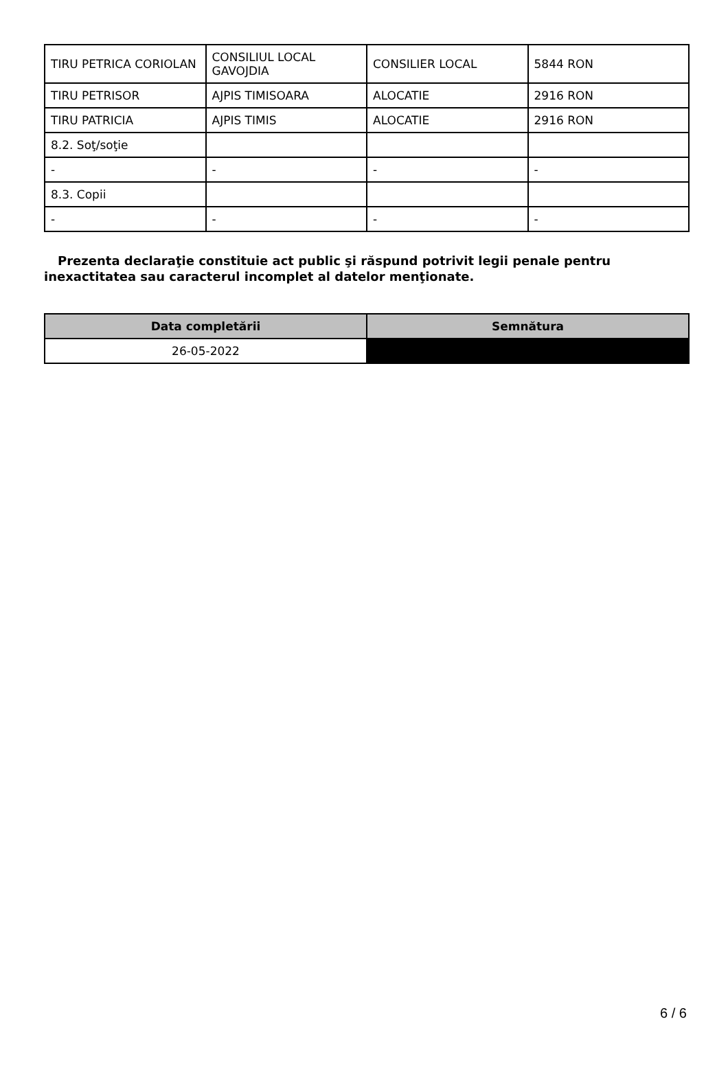| TIRU PETRICA CORIOLAN | CONSILIUL LOCAL GAVOJDIA | CONSILIER LOCAL | 5844 RON |
| TIRU PETRISOR | AJPIS TIMISOARA | ALOCATIE | 2916 RON |
| TIRU PATRICIA | AJPIS TIMIS | ALOCATIE | 2916 RON |
| 8.2. Soţ/soţie | | | |
| - | - | - | - |
| 8.3. Copii | | | |
| - | - | - | - |
Prezenta declaraţie constituie act public şi răspund potrivit legii penale pentru inexactitatea sau caracterul incomplet al datelor menţionate.
| Data completării | Semnătura |
| --- | --- |
| 26-05-2022 | |
6 / 6